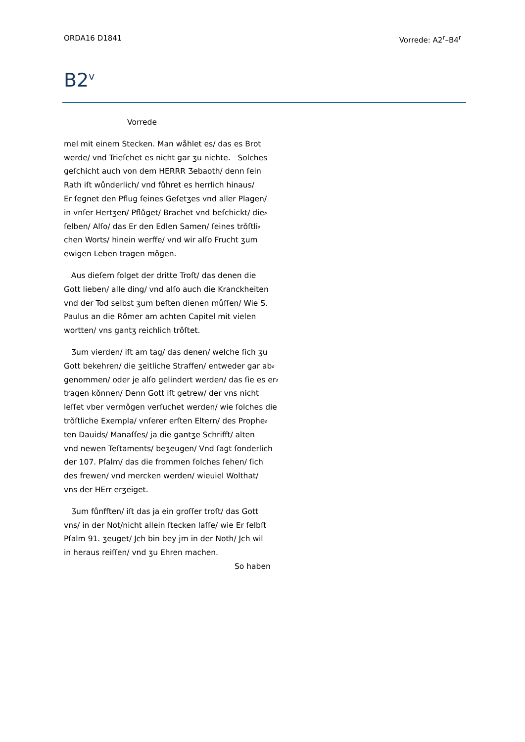ORDA16 D1841 Vorrede: A2<sup>r</sup>–B4<sup>r</sup>
B2<sup>v</sup>
Vorrede
mel mit einem Stecken. Man wåhlet es/ das es Brot
werde/ vnd Trieſchet es nicht gar ʒu nichte. Solches
geſchicht auch von dem HERRR Ʒebaoth/ denn ſein
Rath iſt wůnderlich/ vnd fůhret es herrlich hinaus/
Er ſegnet den Pflug ſeines Geſetʒes vnd aller Plagen/
in vnſer Hertʒen/ Pflůget/ Brachet vnd beſchickt/ die⸗
ſelben/ Alſo/ das Er den Edlen Samen/ ſeines trǒſtli⸗
chen Worts/ hinein werffe/ vnd wir alſo Frucht ʒum
ewigen Leben tragen mǒgen.
Aus dieſem folget der dritte Troſt/ das denen die
Gott lieben/ alle ding/ vnd alſo auch die Kranckheiten
vnd der Tod selbst ʒum beſten dienen můſſen/ Wie S.
Paulus an die Rǒmer am achten Capitel mit vielen
wortten/ vns gantʒ reichlich trǒſtet.
Ʒum vierden/ iſt am tag/ das denen/ welche ſich ʒu
Gott bekehren/ die ʒeitliche Straffen/ entweder gar ab⸗
genommen/ oder je alſo gelindert werden/ das ſie es er⸗
tragen kǒnnen/ Denn Gott iſt getrew/ der vns nicht
leſſet vber vermǒgen verſuchet werden/ wie ſolches die
trǒſtliche Exempla/ vnſerer erſten Eltern/ des Prophe⸗
ten Dauids/ Manaſſes/ ja die gantʒe Schrifft/ alten
vnd newen Teſtaments/ beʒeugen/ Vnd ſagt ſonderlich
der 107. Pſalm/ das die frommen ſolches ſehen/ ſich
des frewen/ vnd mercken werden/ wieuiel Wolthat/
vns der HErr erʒeiget.
Ʒum fůnfften/ iſt das ja ein groſſer troſt/ das Gott
vns/ in der Not/nicht allein ſtecken laſſe/ wie Er ſelbſt
Pſalm 91. ʒeuget/ Jch bin bey jm in der Noth/ Jch wil
in heraus reiſſen/ vnd ʒu Ehren machen.
So haben